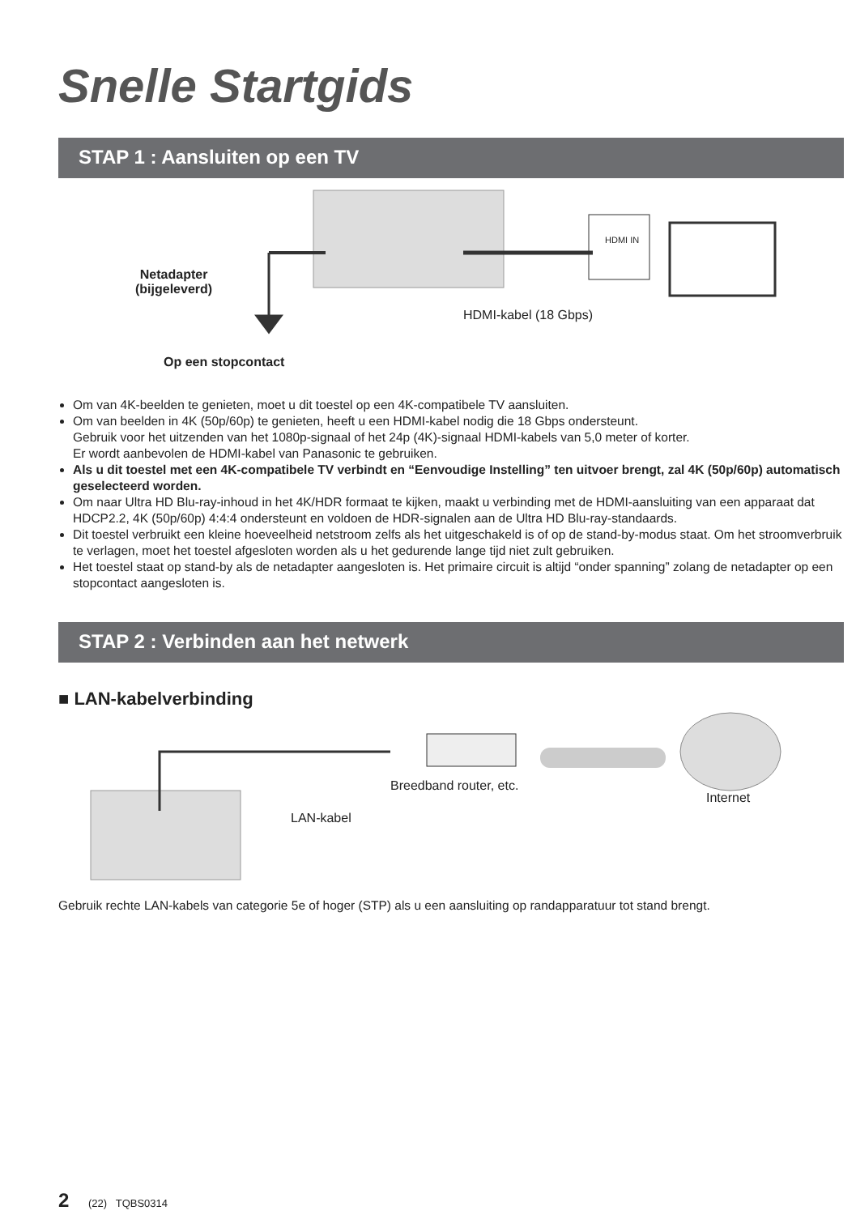Snelle Startgids
STAP 1 : Aansluiten op een TV
Netadapter
(bijgeleverd)
HDMI IN
HDMI-kabel (18 Gbps)
Op een stopcontact
Om van 4K-beelden te genieten, moet u dit toestel op een 4K-compatibele TV aansluiten.
Om van beelden in 4K (50p/60p) te genieten, heeft u een HDMI-kabel nodig die 18 Gbps ondersteunt.
Gebruik voor het uitzenden van het 1080p-signaal of het 24p (4K)-signaal HDMI-kabels van 5,0 meter of korter.
Er wordt aanbevolen de HDMI-kabel van Panasonic te gebruiken.
Als u dit toestel met een 4K-compatibele TV verbindt en “Eenvoudige Instelling” ten uitvoer brengt, zal 4K (50p/60p) automatisch geselecteerd worden.
Om naar Ultra HD Blu-ray-inhoud in het 4K/HDR formaat te kijken, maakt u verbinding met de HDMI-aansluiting van een apparaat dat HDCP2.2, 4K (50p/60p) 4:4:4 ondersteunt en voldoen de HDR-signalen aan de Ultra HD Blu-ray-standaards.
Dit toestel verbruikt een kleine hoeveelheid netstroom zelfs als het uitgeschakeld is of op de stand-by-modus staat. Om het stroomverbruik te verlagen, moet het toestel afgesloten worden als u het gedurende lange tijd niet zult gebruiken.
Het toestel staat op stand-by als de netadapter aangesloten is. Het primaire circuit is altijd “onder spanning” zolang de netadapter op een stopcontact aangesloten is.
STAP 2 : Verbinden aan het netwerk
■ LAN-kabelverbinding
Breedband router, etc.
Internet
LAN-kabel
Gebruik rechte LAN-kabels van categorie 5e of hoger (STP) als u een aansluiting op randapparatuur tot stand brengt.
2 (22) TQBS0314